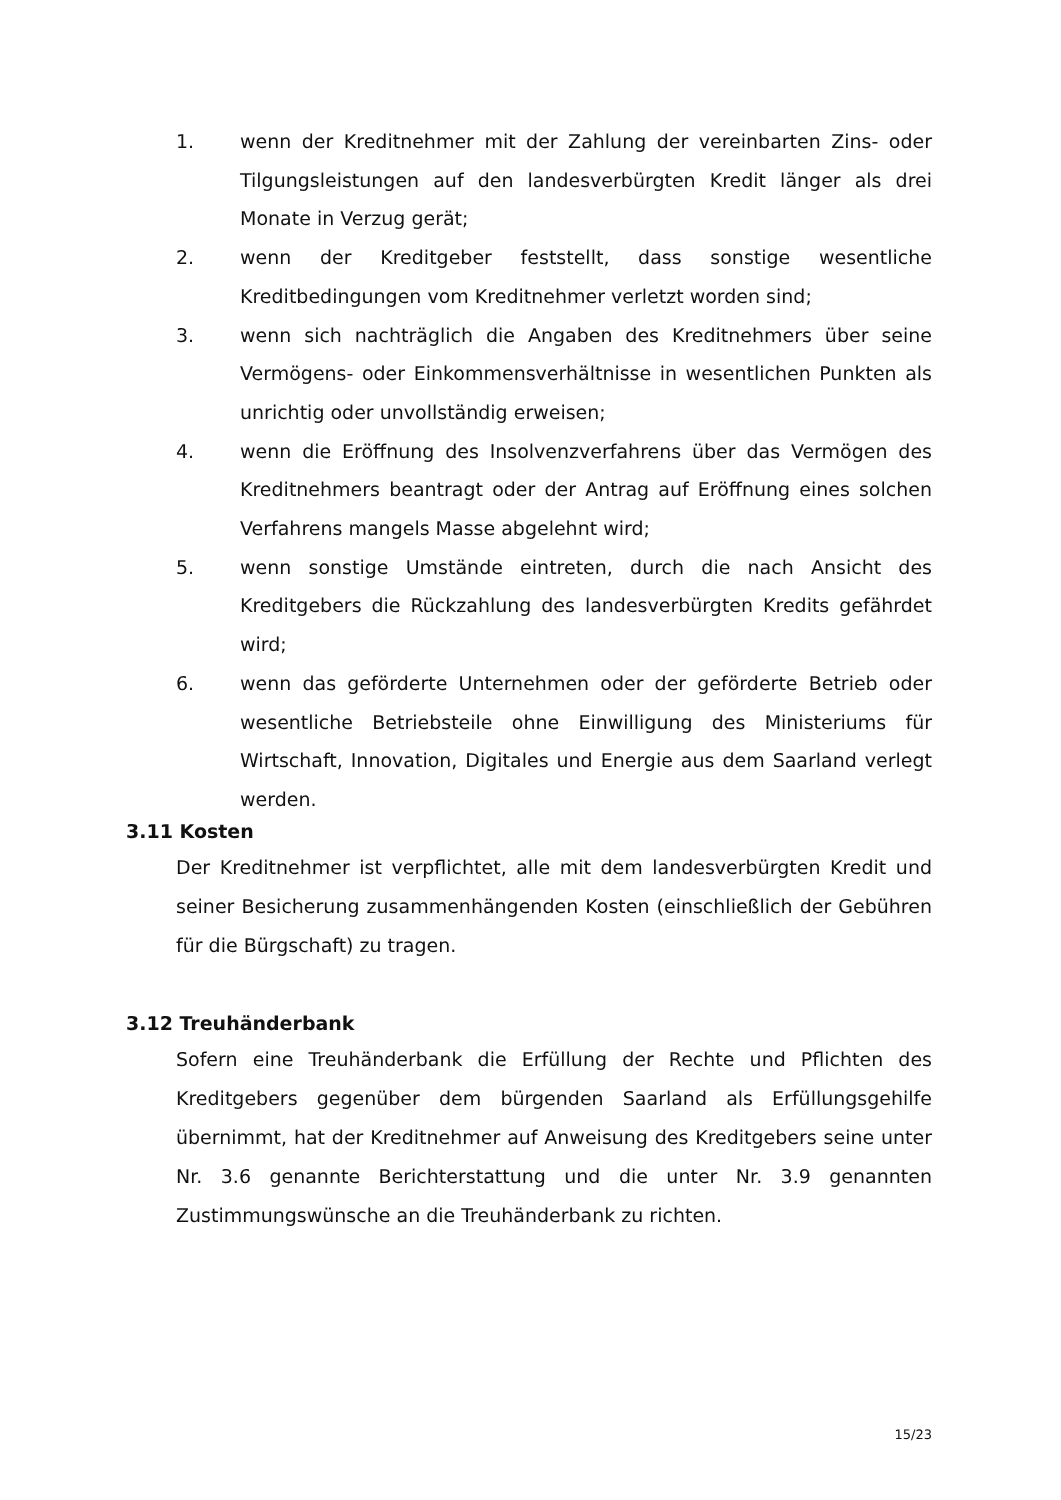1. wenn der Kreditnehmer mit der Zahlung der vereinbarten Zins- oder Tilgungsleistungen auf den landesverbürgten Kredit länger als drei Monate in Verzug gerät;
2. wenn der Kreditgeber feststellt, dass sonstige wesentliche Kreditbedingungen vom Kreditnehmer verletzt worden sind;
3. wenn sich nachträglich die Angaben des Kreditnehmers über seine Vermögens- oder Einkommensverhältnisse in wesentlichen Punkten als unrichtig oder unvollständig erweisen;
4. wenn die Eröffnung des Insolvenzverfahrens über das Vermögen des Kreditnehmers beantragt oder der Antrag auf Eröffnung eines solchen Verfahrens mangels Masse abgelehnt wird;
5. wenn sonstige Umstände eintreten, durch die nach Ansicht des Kreditgebers die Rückzahlung des landesverbürgten Kredits gefährdet wird;
6. wenn das geförderte Unternehmen oder der geförderte Betrieb oder wesentliche Betriebsteile ohne Einwilligung des Ministeriums für Wirtschaft, Innovation, Digitales und Energie aus dem Saarland verlegt werden.
3.11 Kosten
Der Kreditnehmer ist verpflichtet, alle mit dem landesverbürgten Kredit und seiner Besicherung zusammenhängenden Kosten (einschließlich der Gebühren für die Bürgschaft) zu tragen.
3.12 Treuhänderbank
Sofern eine Treuhänderbank die Erfüllung der Rechte und Pflichten des Kreditgebers gegenüber dem bürgenden Saarland als Erfüllungsgehilfe übernimmt, hat der Kreditnehmer auf Anweisung des Kreditgebers seine unter Nr. 3.6 genannte Berichterstattung und die unter Nr. 3.9 genannten Zustimmungswünsche an die Treuhänderbank zu richten.
15/23